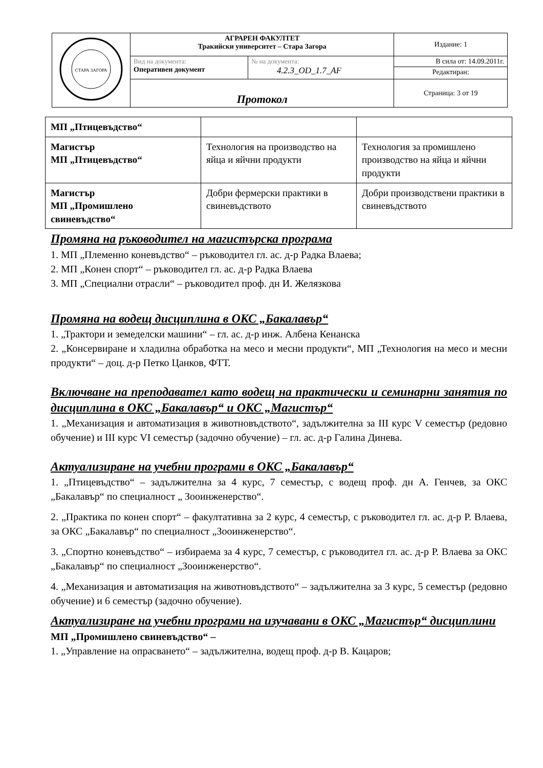| СТАРА ЗАГОРА | АГРАРЕН ФАКУЛТЕТ Тракийски университет – Стара Загора | | Издание: 1 |
| | Вид на документа: Оперативен документ | № на документа: 4.2.3_OD_1.7_AF | В сила от: 14.09.2011г. Редактиран: |
| | Протокол | | Страница: 3 от 19 |
| МП „Птицевъдство“ | | |
| Магистър МП „Птицевъдство“ | Технология на производство на яйца и яйчни продукти | Технология за промишлено производство на яйца и яйчни продукти |
| Магистър МП „Промишлено свиневъдство“ | Добри фермерски практики в свиневъдството | Добри производствени практики в свиневъдството |
Промяна на ръководител на магистърска програма
1. МП „Племенно коневъдство“ – ръководител гл. ас. д-р Радка Влаева;
2. МП „Конен спорт“ – ръководител гл. ас. д-р Радка Влаева
3. МП „Специални отрасли“ – ръководител проф. дн И. Желязкова
Промяна на водещ дисциплина в ОКС „Бакалавър“
1. „Трактори и земеделски машини“ – гл. ас. д-р инж. Албена Кенанска
2. „Консервиране и хладилна обработка на месо и месни продукти“, МП „Технология на месо и месни продукти“ – доц. д-р Петко Цанков, ФТТ.
Включване на преподавател като водещ на практически и семинарни занятия по дисциплина в ОКС „Бакалавър“ и ОКС „Магистър“
1. „Механизация и автоматизация в животновъдството“, задължителна за III курс V семестър (редовно обучение) и III курс VI семестър (задочно обучение) – гл. ас. д-р Галина Динева.
Актуализиране на учебни програми в ОКС „Бакалавър“
1. „Птицевъдство“ – задължителна за 4 курс, 7 семестър, с водещ проф. дн А. Генчев, за ОКС „Бакалавър“ по специалност „ Зооинженерство“.
2. „Практика по конен спорт“ – факултативна за 2 курс, 4 семестър, с ръководител гл. ас. д-р Р. Влаева, за ОКС „Бакалавър“ по специалност „Зооинженерство“.
3. „Спортно коневъдство“ – избираема за 4 курс, 7 семестър, с ръководител гл. ас. д-р Р. Влаева за ОКС „Бакалавър“ по специалност „Зооинженерство“.
4. „Механизация и автоматизация на животновъдството“ – задължителна за 3 курс, 5 семестър (редовно обучение) и 6 семестър (задочно обучение).
Актуализиране на учебни програми на изучавани в ОКС „Магистър“ дисциплини
МП „Промишлено свиневъдство“ –
1. „Управление на опрасването“ – задължителна, водещ проф. д-р В. Кацаров;